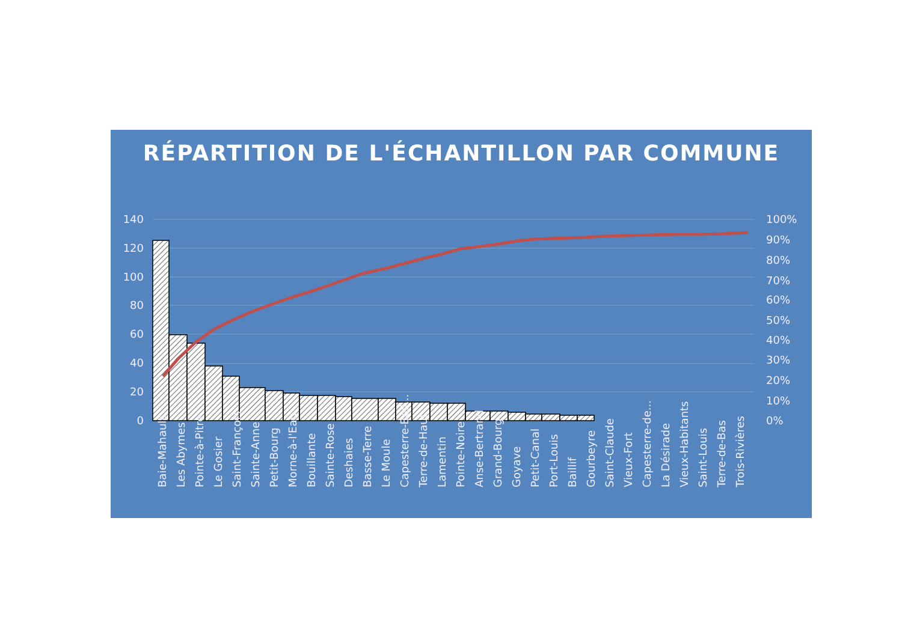RÉPARTITION DE L'ÉCHANTILLON PAR COMMUNE
140
120
100
80
60
40
20
0
100%
90%
80%
70%
60%
50%
40%
30%
20%
10%
0%
Baie-Mahault
Les Abymes
Pointe-à-Pitre
Le Gosier
Saint-François
Sainte-Anne
Petit-Bourg
Morne-à-l'Eau
Bouillante
Sainte-Rose
Deshaies
Basse-Terre
Le Moule
Capesterre-Bell...
Terre-de-Haut
Lamentin
Pointe-Noire
Anse-Bertrand
Grand-Bourg
Goyave
Petit-Canal
Port-Louis
Baillif
Gourbeyre
Saint-Claude
Vieux-Fort
Capesterre-de...
La Désirade
Vieux-Habitants
Saint-Louis
Terre-de-Bas
Trois-Rivières